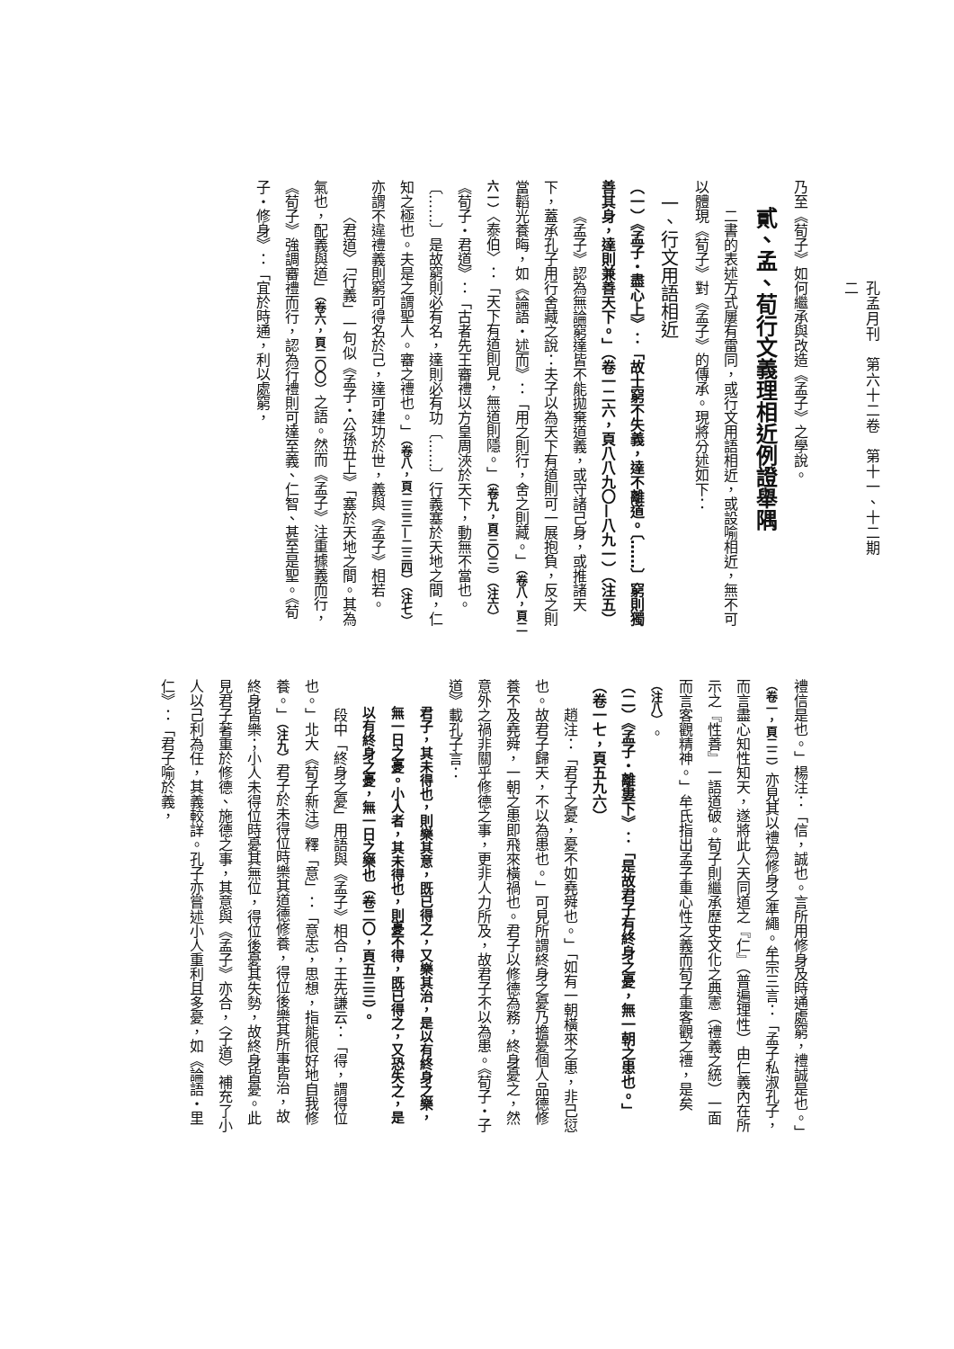孔孟月刊　第六十二卷　第十一、十二期
二
乃至《荀子》如何繼承與改造《孟子》之學說。
貳、孟、荀行文義理相近例證舉隅
二書的表述方式屢有雷同，或行文用語相近，或設喻相近，無不可以體現《荀子》對《孟子》的傳承。現將分述如下：
一、行文用語相近
（一）《孟子・盡心上》：「故士窮不失義，達不離道。〔……〕窮則獨善其身，達則兼善天下。」（卷一二六，頁八八九〇—八九一）（注五）
《孟子》認為無論窮達皆不能拋棄道義，或守諸己身，或推諸天下，蓋承孔子用行舍藏之說：夫子以為天下有道則可一展抱負，反之則當韜光養晦，如《論語・述而》：「用之則行，舍之則藏。」（卷八，頁二六一）〈泰伯〉：「天下有道則見，無道則隱。」（卷九，頁三〇三）（注六）《荀子・君道》：「古者先王審禮以方皇周浹於天下，動無不當也。〔……〕是故窮則必有名，達則必有功〔……〕行義塞於天地之間，仁知之極也。夫是之謂聖人。審之禮也。」（卷八，頁二三三—二三四）（注七）亦謂不違禮義則窮可得名於己，達可建功於世，義與《孟子》相若。
〈君道〉「行義」一句似《孟子・公孫丑上》「塞於天地之間。其為氣也，配義與道」（卷六，頁二〇〇）之語。然而《孟子》注重據義而行，《荀子》強調審禮而行，認為行禮則可達至義、仁智、甚至是聖。《荀子・修身》：「宜於時通，利以處窮，
禮信是也。」楊注：「信，誠也。言所用修身及時通處窮，禮誠是也。」（卷一，頁二二）亦見其以禮為修身之準繩。牟宗三言：「孟子私淑孔子，而言盡心知性知天，遂將此人天同道之『仁』（普遍理性）由仁義內在所示之『性善』一語道破。荀子則繼承歷史文化之典憲（禮義之統）一面而言客觀精神。」牟氏指出孟子重心性之義而荀子重客觀之禮，是矣（注八）。
（二）《孟子・離婁下》：「是故君子有終身之憂，無一朝之患也。」（卷一七，頁五九六）
趙注：「君子之憂，憂不如堯舜也。」「如有一朝橫來之患，非己愆也。故君子歸天，不以為患也。」可見所謂終身之憂乃擔憂個人品德修養不及堯舜，一朝之患即飛來橫禍也。君子以修德為務，終身憂之，然意外之禍非關乎修德之事，更非人力所及，故君子不以為患。《荀子・子道》載孔子言：
君子，其未得也，則樂其意，既已得之，又樂其治，是以有終身之樂，無一日之憂。小人者，其未得也，則憂不得，既已得之，又恐失之，是以有終身之憂，無一日之樂也（卷二〇，頁五三三）。
段中「終身之憂」用語與《孟子》相合，王先謙云：「得，謂得位也。」北大《荀子新注》釋「意」：「意志，思想，指能很好地自我修養。」（注九）君子於未得位時樂其道德修養，得位後樂其所事皆治，故終身皆樂；小人未得位時憂其無位，得位後憂其失勢，故終身皆憂。此見君子著重於修德、施德之事，其意與《孟子》亦合，〈子道〉補充了小人以己利為任，其義較詳。孔子亦嘗述小人重利且多憂，如《論語・里仁》：「君子喻於義，